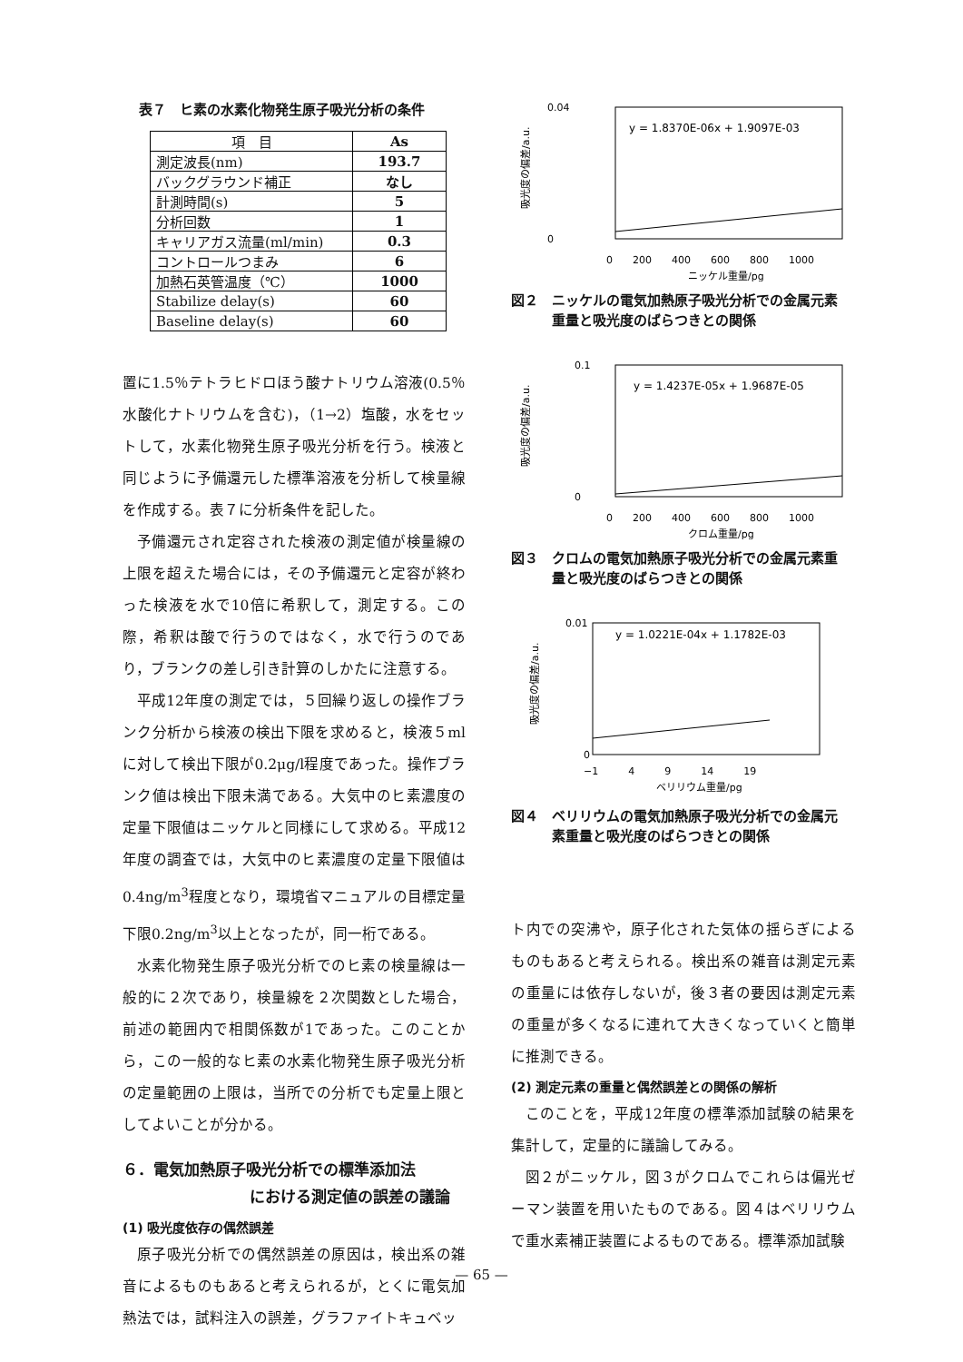表７　ヒ素の水素化物発生原子吸光分析の条件
| 項 目 | As |
| --- | --- |
| 測定波長(nm) | 193.7 |
| バックグラウンド補正 | なし |
| 計測時間(s) | 5 |
| 分析回数 | 1 |
| キャリアガス流量(ml/min) | 0.3 |
| コントロールつまみ | 6 |
| 加熱石英管温度（℃） | 1000 |
| Stabilize delay(s) | 60 |
| Baseline delay(s) | 60 |
置に1.5％テトラヒドロほう酸ナトリウム溶液(0.5％水酸化ナトリウムを含む)，（1→2）塩酸，水をセットして，水素化物発生原子吸光分析を行う。検液と同じように予備還元した標準溶液を分析して検量線を作成する。表７に分析条件を記した。
予備還元され定容された検液の測定値が検量線の上限を超えた場合には，その予備還元と定容が終わった検液を水で10倍に希釈して，測定する。この際，希釈は酸で行うのではなく，水で行うのであり，ブランクの差し引き計算のしかたに注意する。
平成12年度の測定では，５回繰り返しの操作ブランク分析から検液の検出下限を求めると，検液５mlに対して検出下限が0.2μg/l程度であった。操作ブランク値は検出下限未満である。大気中のヒ素濃度の定量下限値はニッケルと同様にして求める。平成12年度の調査では，大気中のヒ素濃度の定量下限値は0.4ng/m<sup>3</sup>程度となり，環境省マニュアルの目標定量下限0.2ng/m<sup>3</sup>以上となったが，同一桁である。
水素化物発生原子吸光分析でのヒ素の検量線は一般的に２次であり，検量線を２次関数とした場合，前述の範囲内で相関係数が1であった。このことから，この一般的なヒ素の水素化物発生原子吸光分析の定量範囲の上限は，当所での分析でも定量上限としてよいことが分かる。
６．電気加熱原子吸光分析での標準添加法
における測定値の誤差の議論
(1) 吸光度依存の偶然誤差
原子吸光分析での偶然誤差の原因は，検出系の雑音によるものもあると考えられるが，とくに電気加熱法では，試料注入の誤差，グラファイトキュベッ
y = 1.8370E-06x + 1.9097E-03
0.04
0
0　　200　　400　　600　　800　　1000
ニッケル重量/pg
吸光度の偏差/a.u.
図２　ニッケルの電気加熱原子吸光分析での金属元素
　　　重量と吸光度のばらつきとの関係
y = 1.4237E-05x + 1.9687E-05
0.1
0
0　　200　　400　　600　　800　　1000
クロム重量/pg
吸光度の偏差/a.u.
図３　クロムの電気加熱原子吸光分析での金属元素重
　　　量と吸光度のばらつきとの関係
y = 1.0221E-04x + 1.1782E-03
0.01
0
−1　　　4　　　9　　　14　　　19
ベリリウム重量/pg
吸光度の偏差/a.u.
図４　ベリリウムの電気加熱原子吸光分析での金属元
　　　素重量と吸光度のばらつきとの関係
ト内での突沸や，原子化された気体の揺らぎによるものもあると考えられる。検出系の雑音は測定元素の重量には依存しないが，後３者の要因は測定元素の重量が多くなるに連れて大きくなっていくと簡単に推測できる。
(2) 測定元素の重量と偶然誤差との関係の解析
このことを，平成12年度の標準添加試験の結果を集計して，定量的に議論してみる。
図２がニッケル，図３がクロムでこれらは偏光ゼーマン装置を用いたものである。図４はベリリウムで重水素補正装置によるものである。標準添加試験
— 65 —